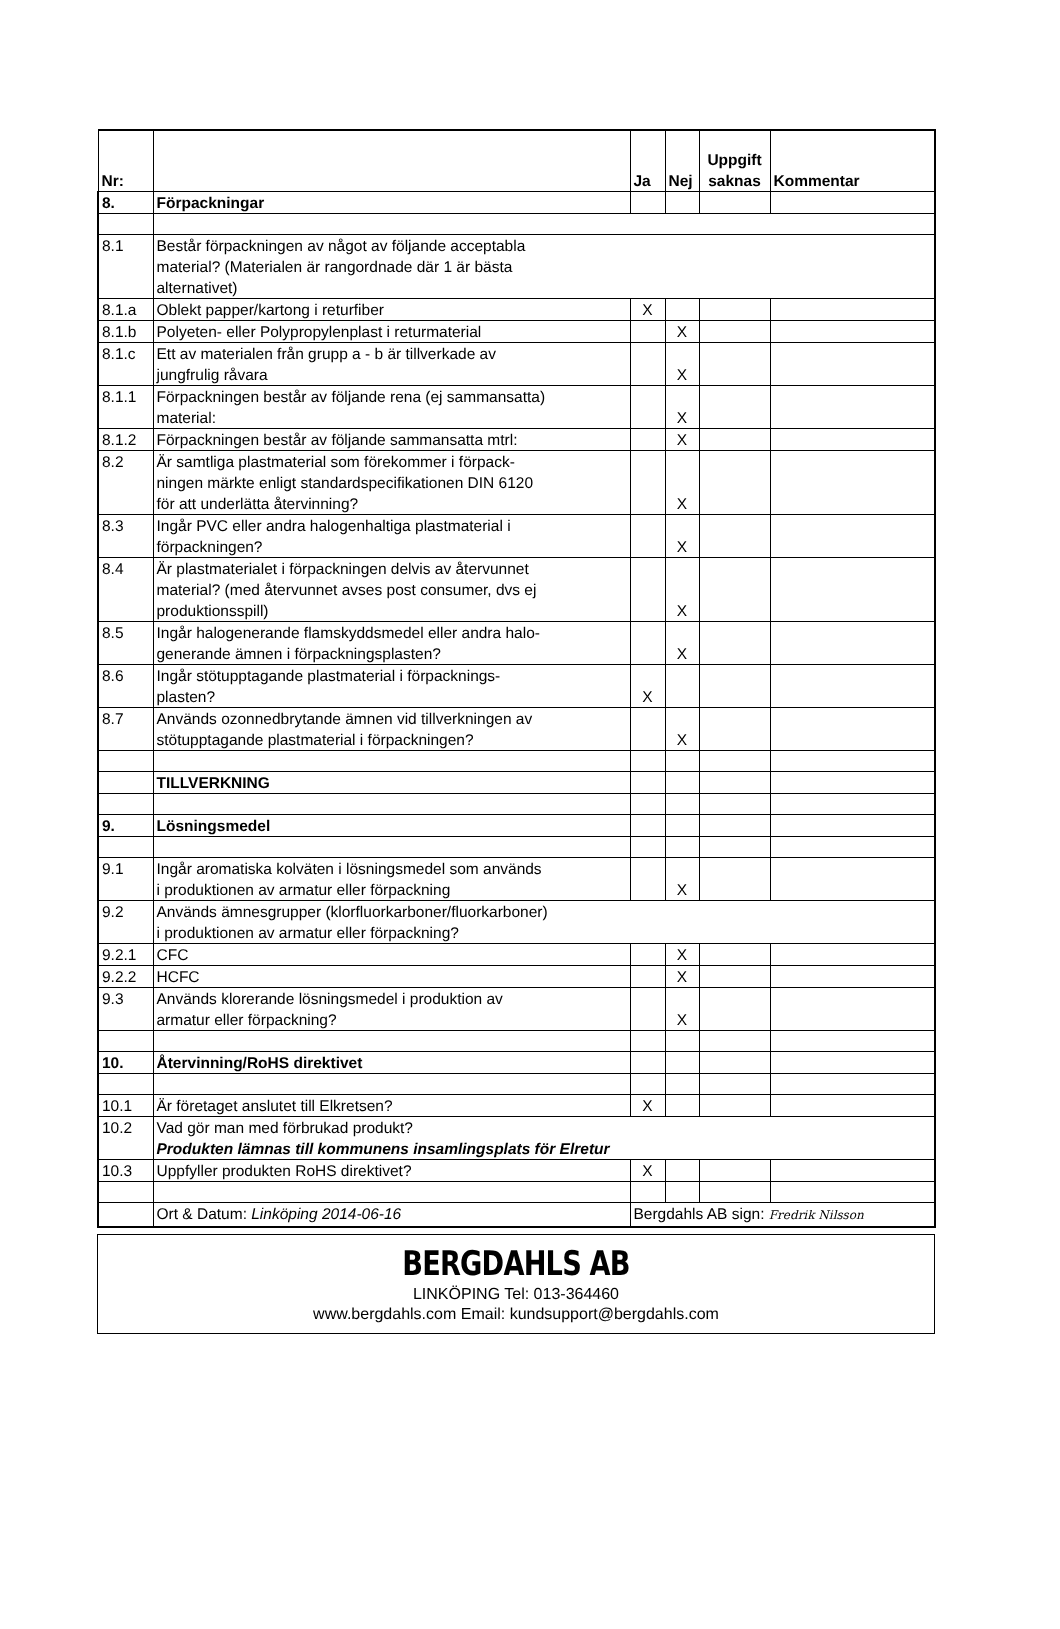| Nr: | | Ja | Nej | Uppgift saknas | Kommentar |
| --- | --- | --- | --- | --- | --- |
| 8. | Förpackningar | | | | |
| 8.1 | Består förpackningen av något av följande acceptabla material? (Materialen är rangordnade där 1 är bästa alternativet) | | | | |
| 8.1.a | Oblekt papper/kartong i returfiber | X | | | |
| 8.1.b | Polyeten- eller Polypropylenplast i returmaterial | | X | | |
| 8.1.c | Ett av materialen från grupp a - b är tillverkade av jungfrulig råvara | | X | | |
| 8.1.1 | Förpackningen består av följande rena (ej sammansatta) material: | | X | | |
| 8.1.2 | Förpackningen består av följande sammansatta mtrl: | | X | | |
| 8.2 | Är samtliga plastmaterial som förekommer i förpack- ningen märkte enligt standardspecifikationen DIN 6120 för att underlätta återvinning? | | X | | |
| 8.3 | Ingår PVC eller andra halogenhaltiga plastmaterial i förpackningen? | | X | | |
| 8.4 | Är plastmaterialet i förpackningen delvis av återvunnet material? (med återvunnet avses post consumer, dvs ej produktionsspill) | | X | | |
| 8.5 | Ingår halogenerande flamskyddsmedel eller andra halo- generande ämnen i förpackningsplasten? | | X | | |
| 8.6 | Ingår stötupptagande plastmaterial i förpacknings- plasten? | X | | | |
| 8.7 | Används ozonnedbrytande ämnen vid tillverkningen av stötupptagande plastmaterial i förpackningen? | | X | | |
| | TILLVERKNING | | | | |
| 9. | Lösningsmedel | | | | |
| 9.1 | Ingår aromatiska kolväten i lösningsmedel som används i produktionen av armatur eller förpackning | | X | | |
| 9.2 | Används ämnesgrupper (klorfluorkarboner/fluorkarboner) i produktionen av armatur eller förpackning? | | | | |
| 9.2.1 | CFC | | X | | |
| 9.2.2 | HCFC | | X | | |
| 9.3 | Används klorerande lösningsmedel i produktion av armatur eller förpackning? | | X | | |
| 10. | Återvinning/RoHS direktivet | | | | |
| 10.1 | Är företaget anslutet till Elkretsen? | X | | | |
| 10.2 | Vad gör man med förbrukad produkt? Produkten lämnas till kommunens insamlingsplats för Elretur | | | | |
| 10.3 | Uppfyller produkten RoHS direktivet? | X | | | |
| | Ort & Datum: Linköping 2014-06-16 | Bergdahls AB sign: Fredrik Nilsson | | | |
BERGDAHLS AB
LINKÖPING Tel: 013-364460
www.bergdahls.com Email: kundsupport@bergdahls.com